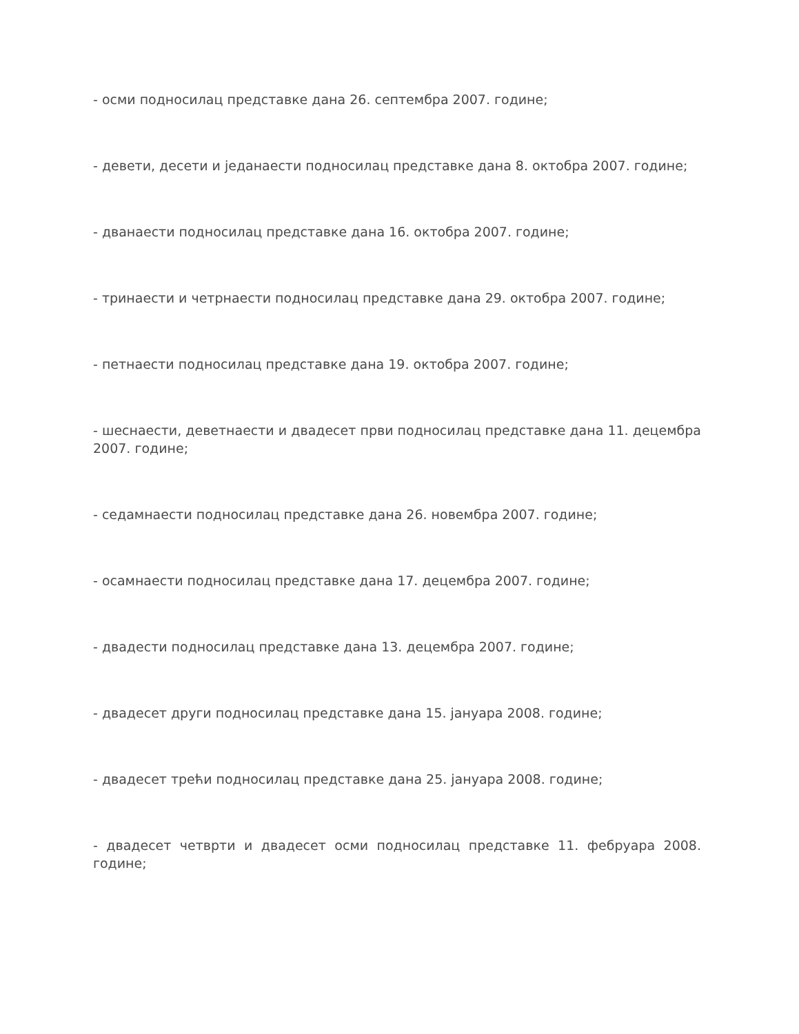- осми подносилац представке дана 26. септембра 2007. године;
- девети, десети и једанаести подносилац представке дана 8. октобра 2007. године;
- дванаести подносилац представке дана 16. октобра 2007. године;
- тринаести и четрнаести подносилац представке дана 29. октобра 2007. године;
- петнаести подносилац представке дана 19. октобра 2007. године;
- шеснаести, деветнаести и двадесет први подносилац представке дана 11. децембра 2007. године;
- седамнаести подносилац представке дана 26. новембра 2007. године;
- осамнаести подносилац представке дана 17. децембра 2007. године;
- двадести подносилац представке дана 13. децембра 2007. године;
- двадесет други подносилац представке дана 15. јануара 2008. године;
- двадесет трећи подносилац представке дана 25. јануара 2008. године;
- двадесет четврти и двадесет осми подносилац представке 11. фебруара 2008. године;